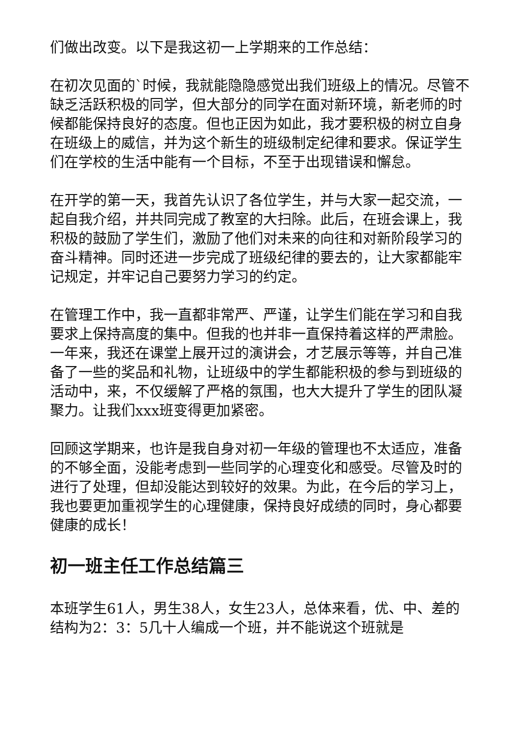们做出改变。以下是我这初一上学期来的工作总结：
在初次见面的`时候，我就能隐隐感觉出我们班级上的情况。尽管不缺乏活跃积极的同学，但大部分的同学在面对新环境，新老师的时候都能保持良好的态度。但也正因为如此，我才要积极的树立自身在班级上的威信，并为这个新生的班级制定纪律和要求。保证学生们在学校的生活中能有一个目标，不至于出现错误和懈怠。
在开学的第一天，我首先认识了各位学生，并与大家一起交流，一起自我介绍，并共同完成了教室的大扫除。此后，在班会课上，我积极的鼓励了学生们，激励了他们对未来的向往和对新阶段学习的奋斗精神。同时还进一步完成了班级纪律的要去的，让大家都能牢记规定，并牢记自己要努力学习的约定。
在管理工作中，我一直都非常严、严谨，让学生们能在学习和自我要求上保持高度的集中。但我的也并非一直保持着这样的严肃脸。一年来，我还在课堂上展开过的演讲会，才艺展示等等，并自己准备了一些的奖品和礼物，让班级中的学生都能积极的参与到班级的活动中，来，不仅缓解了严格的氛围，也大大提升了学生的团队凝聚力。让我们xxx班变得更加紧密。
回顾这学期来，也许是我自身对初一年级的管理也不太适应，准备的不够全面，没能考虑到一些同学的心理变化和感受。尽管及时的进行了处理，但却没能达到较好的效果。为此，在今后的学习上，我也要更加重视学生的心理健康，保持良好成绩的同时，身心都要健康的成长！
初一班主任工作总结篇三
本班学生61人，男生38人，女生23人，总体来看，优、中、差的结构为2：3：5几十人编成一个班，并不能说这个班就是